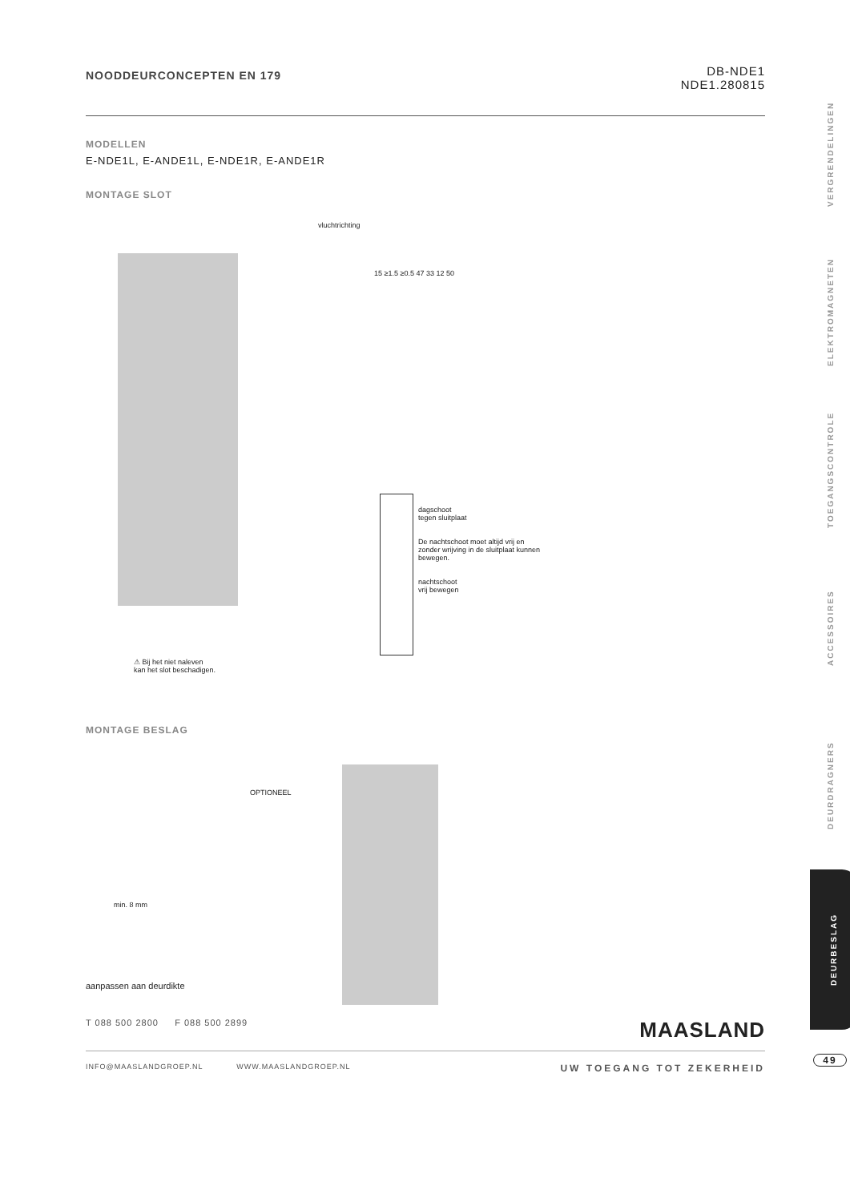NOODDEURCONCEPTEN EN 179
DB-NDE1
NDE1.280815
MODELLEN
E-NDE1L, E-ANDE1L, E-NDE1R, E-ANDE1R
MONTAGE SLOT
vluchtrichting
15 ≥1.5 ≥0.5 47 33 12 50
dagschoot
tegen sluitplaat
De nachtschoot moet altijd vrij en zonder wrijving in de sluitplaat kunnen bewegen.
nachtschoot
vrij bewegen
⚠ Bij het niet naleven
kan het slot beschadigen.
MONTAGE BESLAG
OPTIONEEL
min. 8 mm
aanpassen aan deurdikte
VERGRENDELINGEN
ELEKTROMAGNETEN
TOEGANGSCONTROLE
ACCESSOIRES
DEURDRAGNERS
DEURBESLAG
49
T 088 500 2800 F 088 500 2899 MAASLAND
INFO@MAASLANDGROEP.NL WWW.MAASLANDGROEP.NL UW TOEGANG TOT ZEKERHEID